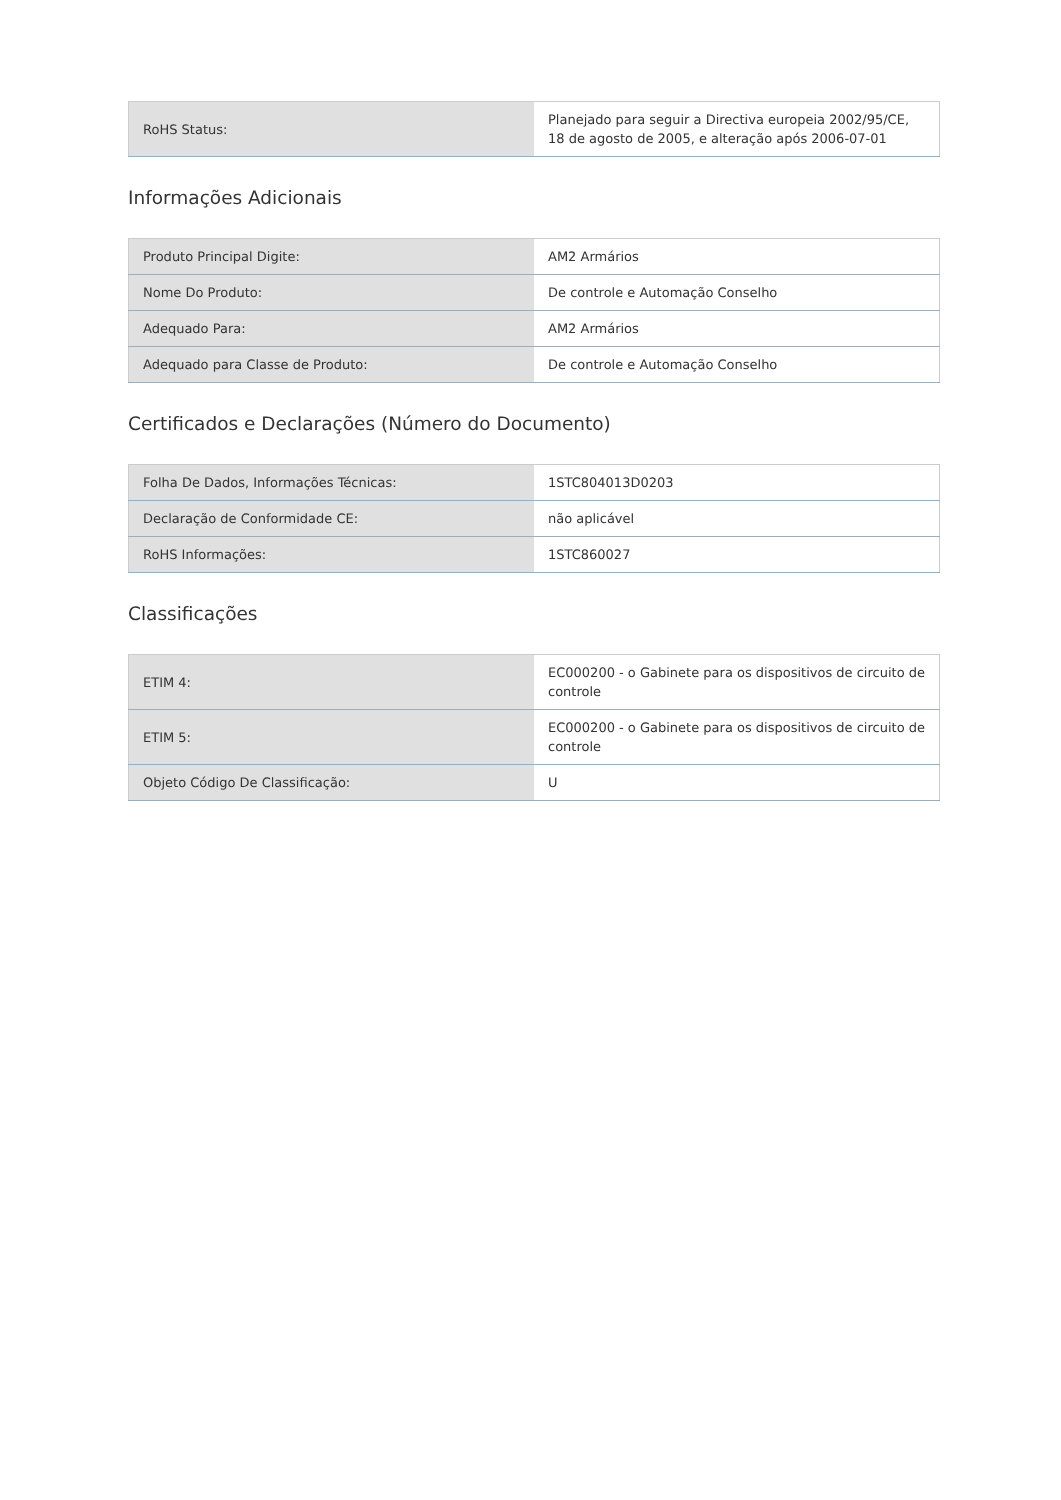| RoHS Status: | Planejado para seguir a Directiva europeia 2002/95/CE, 18 de agosto de 2005, e alteração após 2006-07-01 |
Informações Adicionais
| Produto Principal Digite: | AM2 Armários |
| Nome Do Produto: | De controle e Automação Conselho |
| Adequado Para: | AM2 Armários |
| Adequado para Classe de Produto: | De controle e Automação Conselho |
Certificados e Declarações (Número do Documento)
| Folha De Dados, Informações Técnicas: | 1STC804013D0203 |
| Declaração de Conformidade CE: | não aplicável |
| RoHS Informações: | 1STC860027 |
Classificações
| ETIM 4: | EC000200 - o Gabinete para os dispositivos de circuito de controle |
| ETIM 5: | EC000200 - o Gabinete para os dispositivos de circuito de controle |
| Objeto Código De Classificação: | U |